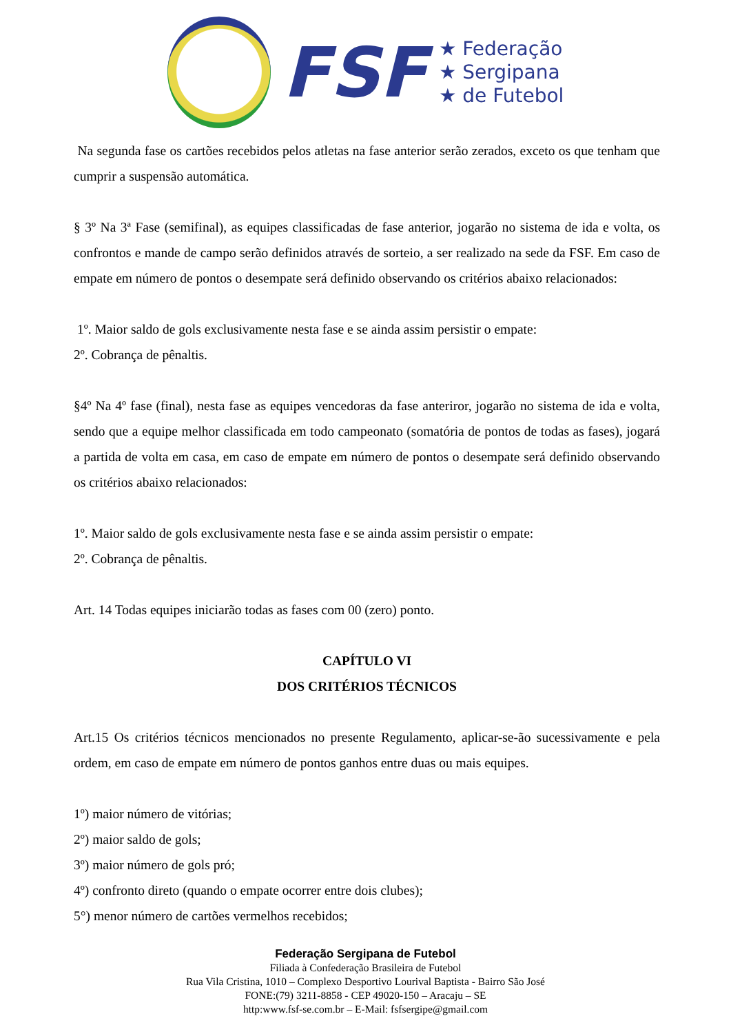FSF
★ Federação
★ Sergipana
★ de Futebol
Na segunda fase os cartões recebidos pelos atletas na fase anterior serão zerados, exceto os que tenham que cumprir a suspensão automática.
§ 3º Na 3ª Fase (semifinal), as equipes classificadas de fase anterior, jogarão no sistema de ida e volta, os confrontos e mande de campo serão definidos através de sorteio, a ser realizado na sede da FSF. Em caso de empate em número de pontos o desempate será definido observando os critérios abaixo relacionados:
1º. Maior saldo de gols exclusivamente nesta fase e se ainda assim persistir o empate:
2º. Cobrança de pênaltis.
§4º Na 4º fase (final), nesta fase as equipes vencedoras da fase anteriror, jogarão no sistema de ida e volta, sendo que a equipe melhor classificada em todo campeonato (somatória de pontos de todas as fases), jogará a partida de volta em casa, em caso de empate em número de pontos o desempate será definido observando os critérios abaixo relacionados:
1º. Maior saldo de gols exclusivamente nesta fase e se ainda assim persistir o empate:
2º. Cobrança de pênaltis.
Art. 14 Todas equipes iniciarão todas as fases com 00 (zero) ponto.
CAPÍTULO VI
DOS CRITÉRIOS TÉCNICOS
Art.15 Os critérios técnicos mencionados no presente Regulamento, aplicar-se-ão sucessivamente e pela ordem, em caso de empate em número de pontos ganhos entre duas ou mais equipes.
1º) maior número de vitórias;
2º) maior saldo de gols;
3º) maior número de gols pró;
4º) confronto direto (quando o empate ocorrer entre dois clubes);
5°) menor número de cartões vermelhos recebidos;
Federação Sergipana de Futebol
Filiada à Confederação Brasileira de Futebol
Rua Vila Cristina, 1010 – Complexo Desportivo Lourival Baptista - Bairro São José
FONE:(79) 3211-8858 - CEP 49020-150 – Aracaju – SE
http:www.fsf-se.com.br – E-Mail: fsfsergipe@gmail.com